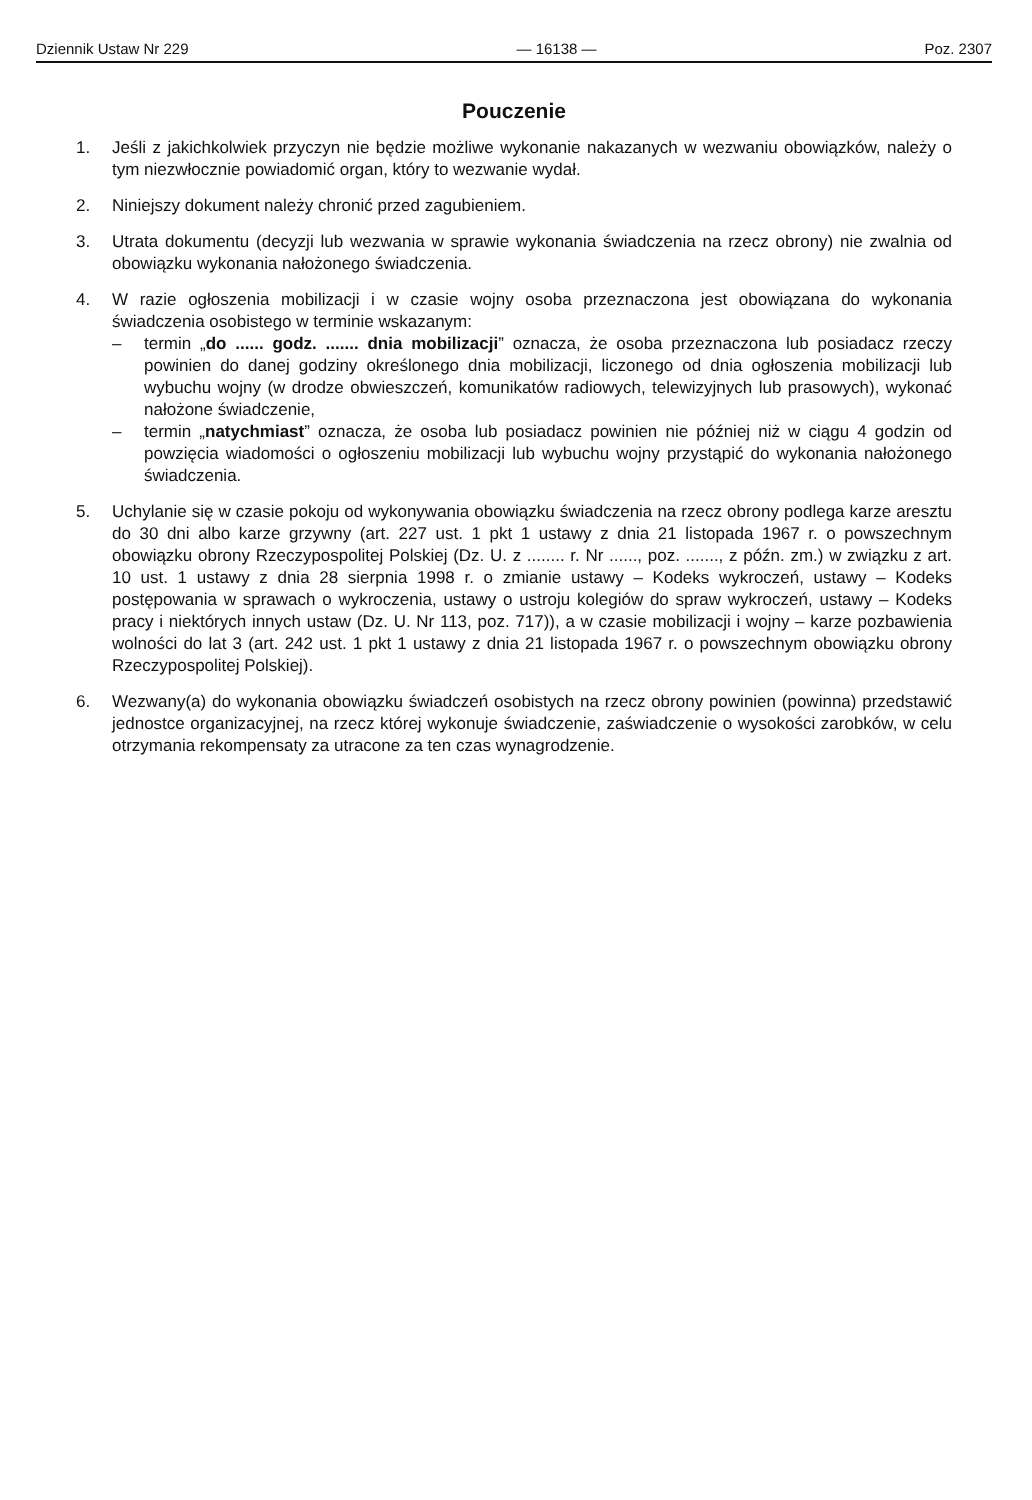Dziennik Ustaw Nr 229 — 16138 — Poz. 2307
Pouczenie
1. Jeśli z jakichkolwiek przyczyn nie będzie możliwe wykonanie nakazanych w wezwaniu obowiązków, należy o tym niezwłocznie powiadomić organ, który to wezwanie wydał.
2. Niniejszy dokument należy chronić przed zagubieniem.
3. Utrata dokumentu (decyzji lub wezwania w sprawie wykonania świadczenia na rzecz obrony) nie zwalnia od obowiązku wykonania nałożonego świadczenia.
4. W razie ogłoszenia mobilizacji i w czasie wojny osoba przeznaczona jest obowiązana do wykonania świadczenia osobistego w terminie wskazanym:
– termin „do ...... godz. ....... dnia mobilizacji” oznacza, że osoba przeznaczona lub posiadacz rzeczy powinien do danej godziny określonego dnia mobilizacji, liczonego od dnia ogłoszenia mobilizacji lub wybuchu wojny (w drodze obwieszczeń, komunikatów radiowych, telewizyjnych lub prasowych), wykonać nałożone świadczenie,
– termin „natychmiast” oznacza, że osoba lub posiadacz powinien nie później niż w ciągu 4 godzin od powzięcia wiadomości o ogłoszeniu mobilizacji lub wybuchu wojny przystąpić do wykonania nałożonego świadczenia.
5. Uchylanie się w czasie pokoju od wykonywania obowiązku świadczenia na rzecz obrony podlega karze aresztu do 30 dni albo karze grzywny (art. 227 ust. 1 pkt 1 ustawy z dnia 21 listopada 1967 r. o powszechnym obowiązku obrony Rzeczypospolitej Polskiej (Dz. U. z ........ r. Nr ......, poz. ......., z późn. zm.) w związku z art. 10 ust. 1 ustawy z dnia 28 sierpnia 1998 r. o zmianie ustawy – Kodeks wykroczeń, ustawy – Kodeks postępowania w sprawach o wykroczenia, ustawy o ustroju kolegiów do spraw wykroczeń, ustawy – Kodeks pracy i niektórych innych ustaw (Dz. U. Nr 113, poz. 717)), a w czasie mobilizacji i wojny – karze pozbawienia wolności do lat 3 (art. 242 ust. 1 pkt 1 ustawy z dnia 21 listopada 1967 r. o powszechnym obowiązku obrony Rzeczypospolitej Polskiej).
6. Wezwany(a) do wykonania obowiązku świadczeń osobistych na rzecz obrony powinien (powinna) przedstawić jednostce organizacyjnej, na rzecz której wykonuje świadczenie, zaświadczenie o wysokości zarobków, w celu otrzymania rekompensaty za utracone za ten czas wynagrodzenie.